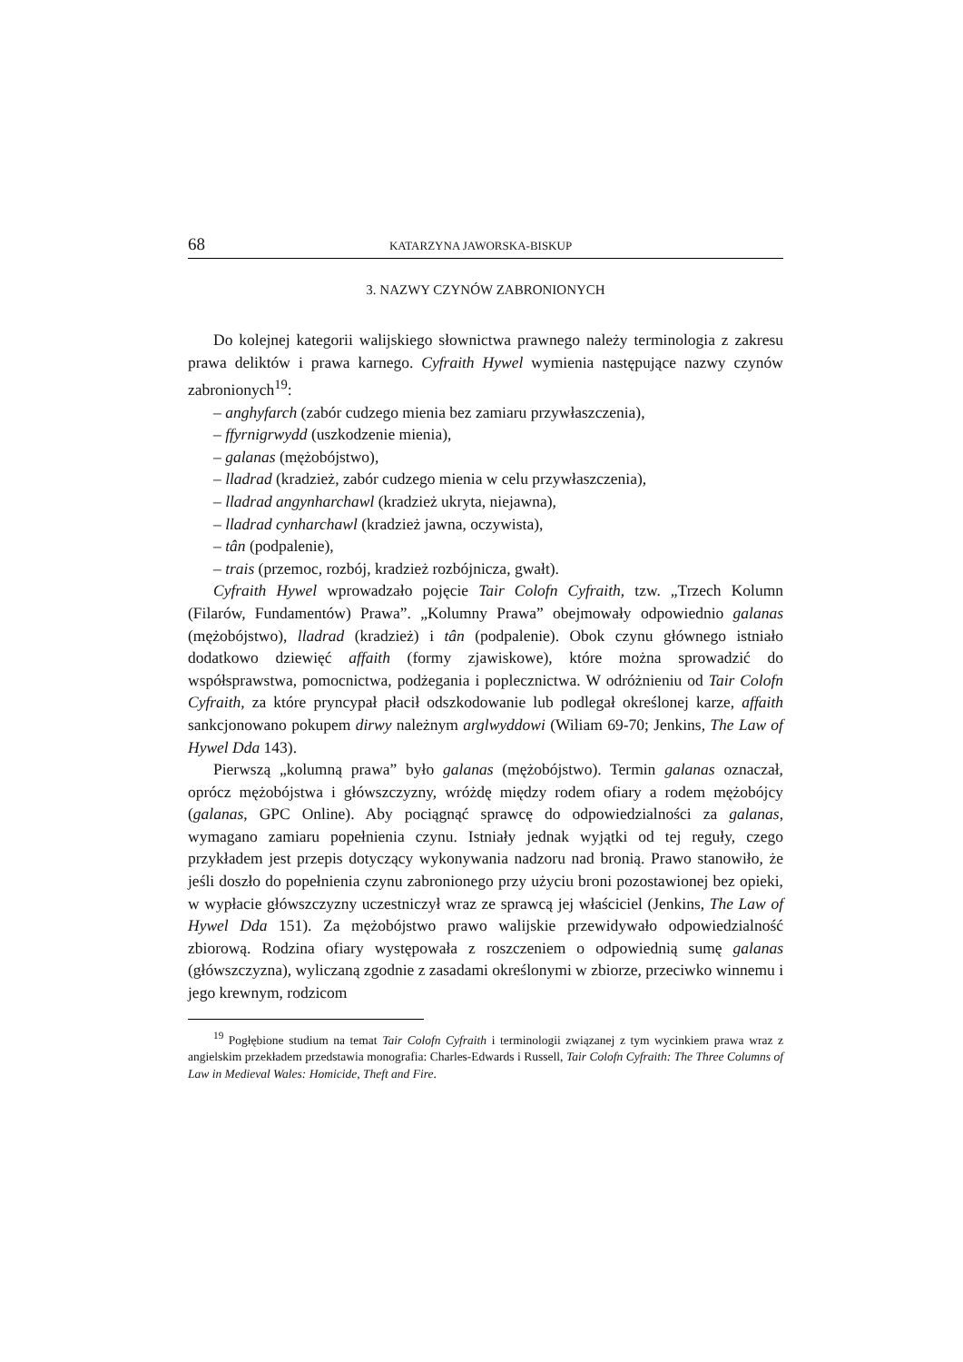68 KATARZYNA JAWORSKA-BISKUP
3. NAZWY CZYNÓW ZABRONIONYCH
Do kolejnej kategorii walijskiego słownictwa prawnego należy terminologia z zakresu prawa deliktów i prawa karnego. Cyfraith Hywel wymienia następujące nazwy czynów zabronionych<sup>19</sup>:
– anghyfarch (zabór cudzego mienia bez zamiaru przywłaszczenia),
– ffyrnigrwydd (uszkodzenie mienia),
– galanas (mężobójstwo),
– lladrad (kradzież, zabór cudzego mienia w celu przywłaszczenia),
– lladrad angynharchawl (kradzież ukryta, niejawna),
– lladrad cynharchawl (kradzież jawna, oczywista),
– tân (podpalenie),
– trais (przemoc, rozbój, kradzież rozbójnicza, gwałt).
Cyfraith Hywel wprowadzało pojęcie Tair Colofn Cyfraith, tzw. „Trzech Kolumn (Filarów, Fundamentów) Prawa”. „Kolumny Prawa” obejmowały odpowiednio galanas (mężobójstwo), lladrad (kradzież) i tân (podpalenie). Obok czynu głównego istniało dodatkowo dziewięć affaith (formy zjawiskowe), które można sprowadzić do współsprawstwa, pomocnictwa, podżegania i poplecznictwa. W odróżnieniu od Tair Colofn Cyfraith, za które pryncypał płacił odszkodowanie lub podlegał określonej karze, affaith sankcjonowano pokupem dirwy należnym arglwyddowi (Wiliam 69-70; Jenkins, The Law of Hywel Dda 143).
Pierwszą „kolumną prawa” było galanas (mężobójstwo). Termin galanas oznaczał, oprócz mężobójstwa i główszczyzny, wróżdę między rodem ofiary a rodem mężobójcy (galanas, GPC Online). Aby pociągnąć sprawcę do odpowiedzialności za galanas, wymagano zamiaru popełnienia czynu. Istniały jednak wyjątki od tej reguły, czego przykładem jest przepis dotyczący wykonywania nadzoru nad bronią. Prawo stanowiło, że jeśli doszło do popełnienia czynu zabronionego przy użyciu broni pozostawionej bez opieki, w wypłacie główszczyzny uczestniczył wraz ze sprawcą jej właściciel (Jenkins, The Law of Hywel Dda 151). Za mężobójstwo prawo walijskie przewidywało odpowiedzialność zbiorową. Rodzina ofiary występowała z roszczeniem o odpowiednią sumę galanas (główszczyzna), wyliczaną zgodnie z zasadami określonymi w zbiorze, przeciwko winnemu i jego krewnym, rodzicom
<sup>19</sup> Pogłębione studium na temat Tair Colofn Cyfraith i terminologii związanej z tym wycinkiem prawa wraz z angielskim przekładem przedstawia monografia: Charles-Edwards i Russell, Tair Colofn Cyfraith: The Three Columns of Law in Medieval Wales: Homicide, Theft and Fire.